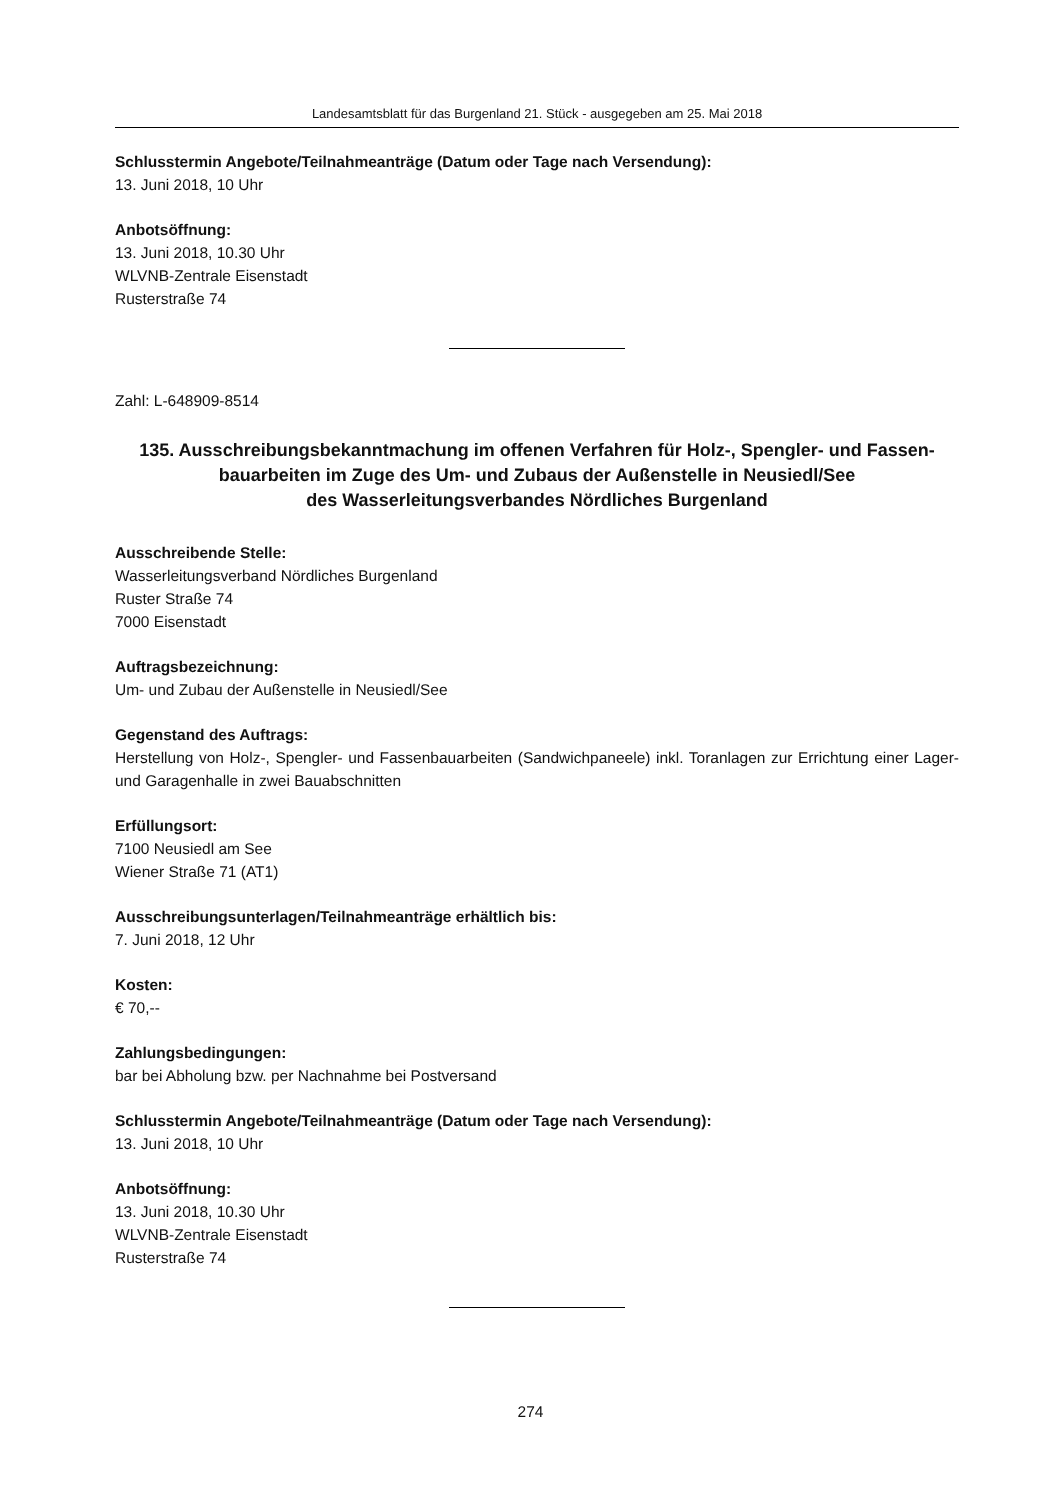Landesamtsblatt für das Burgenland 21. Stück - ausgegeben am 25. Mai 2018
Schlusstermin Angebote/Teilnahmeanträge (Datum oder Tage nach Versendung):
13. Juni 2018, 10 Uhr
Anbotsöffnung:
13. Juni 2018, 10.30 Uhr
WLVNB-Zentrale Eisenstadt
Rusterstraße 74
Zahl: L-648909-8514
135. Ausschreibungsbekanntmachung im offenen Verfahren für Holz-, Spengler- und Fassen-
bauarbeiten im Zuge des Um- und Zubaus der Außenstelle in Neusiedl/See
des Wasserleitungsverbandes Nördliches Burgenland
Ausschreibende Stelle:
Wasserleitungsverband Nördliches Burgenland
Ruster Straße 74
7000 Eisenstadt
Auftragsbezeichnung:
Um- und Zubau der Außenstelle in Neusiedl/See
Gegenstand des Auftrags:
Herstellung von Holz-, Spengler- und Fassenbauarbeiten (Sandwichpaneele) inkl. Toranlagen zur Errichtung einer Lager- und Garagenhalle in zwei Bauabschnitten
Erfüllungsort:
7100 Neusiedl am See
Wiener Straße 71 (AT1)
Ausschreibungsunterlagen/Teilnahmeanträge erhältlich bis:
7. Juni 2018, 12 Uhr
Kosten:
€ 70,--
Zahlungsbedingungen:
bar bei Abholung bzw. per Nachnahme bei Postversand
Schlusstermin Angebote/Teilnahmeanträge (Datum oder Tage nach Versendung):
13. Juni 2018, 10 Uhr
Anbotsöffnung:
13. Juni 2018, 10.30 Uhr
WLVNB-Zentrale Eisenstadt
Rusterstraße 74
274